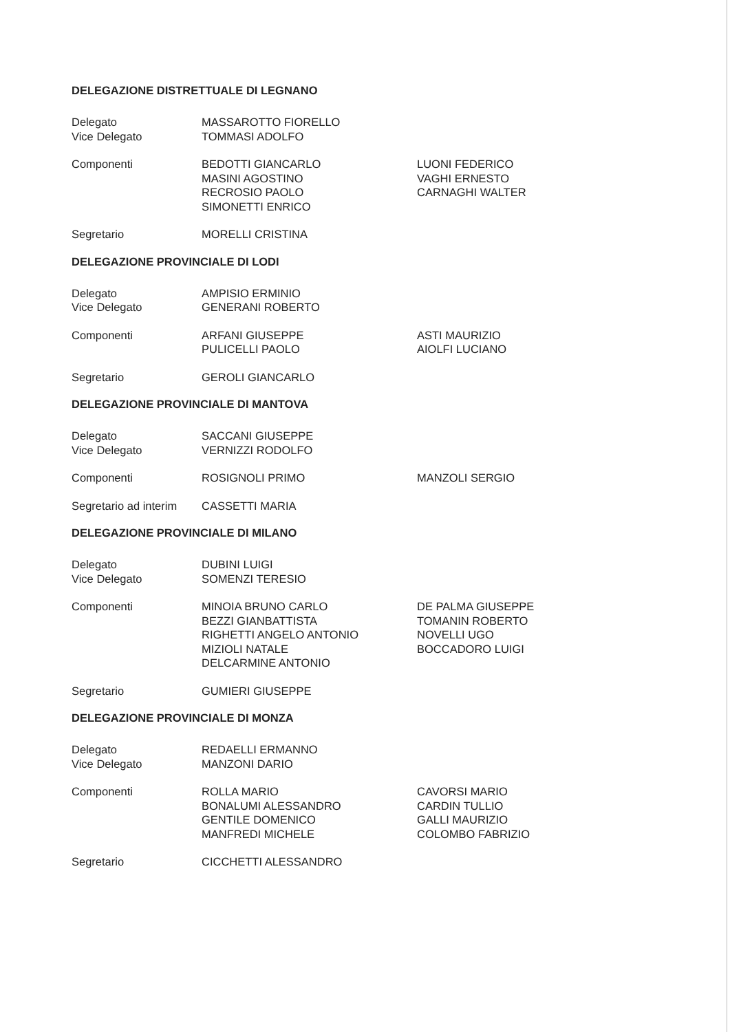DELEGAZIONE DISTRETTUALE DI LEGNANO
Delegato MASSAROTTO FIORELLO
Vice Delegato TOMMASI ADOLFO
Componenti BEDOTTI GIANCARLO
MASINI AGOSTINO
RECROSIO PAOLO
SIMONETTI ENRICO
LUONI FEDERICO
VAGHI ERNESTO
CARNAGHI WALTER
Segretario MORELLI CRISTINA
DELEGAZIONE PROVINCIALE DI LODI
Delegato AMPISIO ERMINIO
Vice Delegato GENERANI ROBERTO
Componenti ARFANI GIUSEPPE
PULICELLI PAOLO
ASTI MAURIZIO
AIOLFI LUCIANO
Segretario GEROLI GIANCARLO
DELEGAZIONE PROVINCIALE DI MANTOVA
Delegato SACCANI GIUSEPPE
Vice Delegato VERNIZZI RODOLFO
Componenti ROSIGNOLI PRIMO MANZOLI SERGIO
Segretario ad interim
CASSETTI MARIA
DELEGAZIONE PROVINCIALE DI MILANO
Delegato DUBINI LUIGI
Vice Delegato SOMENZI TERESIO
Componenti MINOIA BRUNO CARLO
BEZZI GIANBATTISTA
RIGHETTI ANGELO ANTONIO
MIZIOLI NATALE
DELCARMINE ANTONIO
DE PALMA GIUSEPPE
TOMANIN ROBERTO
NOVELLI UGO
BOCCADORO LUIGI
Segretario GUMIERI GIUSEPPE
DELEGAZIONE PROVINCIALE DI MONZA
Delegato REDAELLI ERMANNO
Vice Delegato MANZONI DARIO
Componenti ROLLA MARIO
BONALUMI ALESSANDRO
GENTILE DOMENICO
MANFREDI MICHELE
CAVORSI MARIO
CARDIN TULLIO
GALLI MAURIZIO
COLOMBO FABRIZIO
Segretario CICCHETTI ALESSANDRO